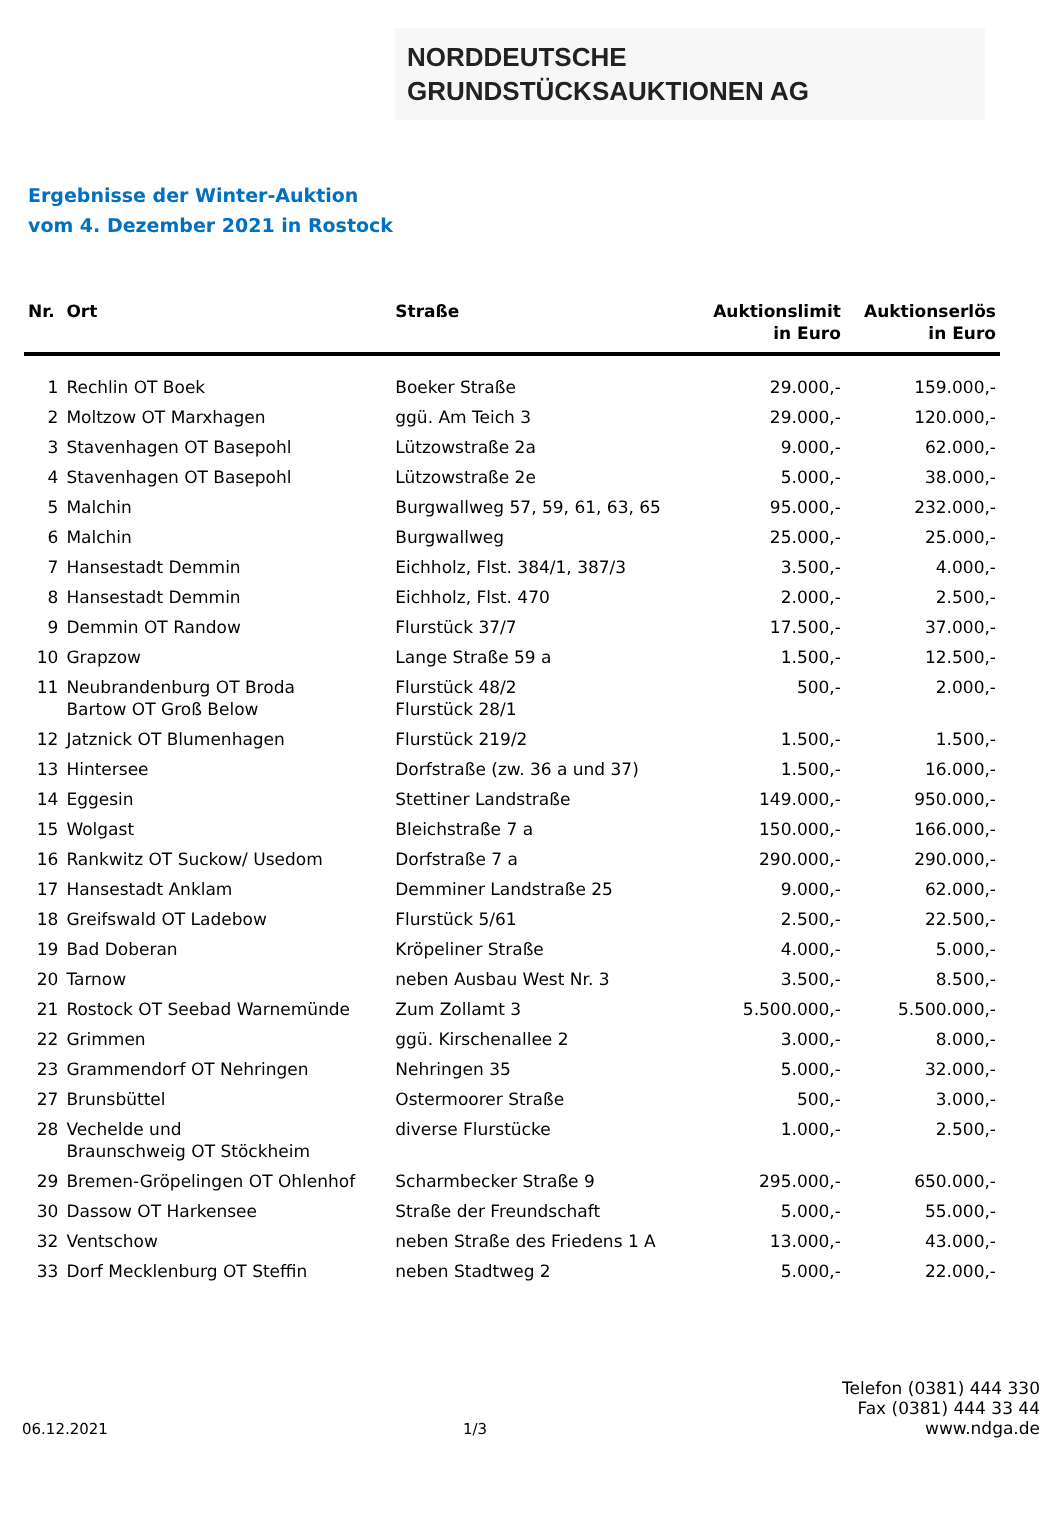NORDDEUTSCHE
GRUNDSTÜCKSAUKTIONEN AG
Ergebnisse der Winter-Auktion
vom 4. Dezember 2021 in Rostock
| Nr. | Ort | Straße | Auktionslimit in Euro | Auktionserlös in Euro |
| --- | --- | --- | --- | --- |
| 1 | Rechlin OT Boek | Boeker Straße | 29.000,- | 159.000,- |
| 2 | Moltzow OT Marxhagen | ggü. Am Teich 3 | 29.000,- | 120.000,- |
| 3 | Stavenhagen OT Basepohl | Lützowstraße 2a | 9.000,- | 62.000,- |
| 4 | Stavenhagen OT Basepohl | Lützowstraße 2e | 5.000,- | 38.000,- |
| 5 | Malchin | Burgwallweg 57, 59, 61, 63, 65 | 95.000,- | 232.000,- |
| 6 | Malchin | Burgwallweg | 25.000,- | 25.000,- |
| 7 | Hansestadt Demmin | Eichholz, Flst. 384/1, 387/3 | 3.500,- | 4.000,- |
| 8 | Hansestadt Demmin | Eichholz, Flst. 470 | 2.000,- | 2.500,- |
| 9 | Demmin OT Randow | Flurstück 37/7 | 17.500,- | 37.000,- |
| 10 | Grapzow | Lange Straße 59 a | 1.500,- | 12.500,- |
| 11 | Neubrandenburg OT Broda Bartow OT Groß Below | Flurstück 48/2 Flurstück 28/1 | 500,- | 2.000,- |
| 12 | Jatznick OT Blumenhagen | Flurstück 219/2 | 1.500,- | 1.500,- |
| 13 | Hintersee | Dorfstraße (zw. 36 a und 37) | 1.500,- | 16.000,- |
| 14 | Eggesin | Stettiner Landstraße | 149.000,- | 950.000,- |
| 15 | Wolgast | Bleichstraße 7 a | 150.000,- | 166.000,- |
| 16 | Rankwitz OT Suckow/ Usedom | Dorfstraße 7 a | 290.000,- | 290.000,- |
| 17 | Hansestadt Anklam | Demminer Landstraße 25 | 9.000,- | 62.000,- |
| 18 | Greifswald OT Ladebow | Flurstück 5/61 | 2.500,- | 22.500,- |
| 19 | Bad Doberan | Kröpeliner Straße | 4.000,- | 5.000,- |
| 20 | Tarnow | neben Ausbau West Nr. 3 | 3.500,- | 8.500,- |
| 21 | Rostock OT Seebad Warnemünde | Zum Zollamt 3 | 5.500.000,- | 5.500.000,- |
| 22 | Grimmen | ggü. Kirschenallee 2 | 3.000,- | 8.000,- |
| 23 | Grammendorf OT Nehringen | Nehringen 35 | 5.000,- | 32.000,- |
| 27 | Brunsbüttel | Ostermoorer Straße | 500,- | 3.000,- |
| 28 | Vechelde und Braunschweig OT Stöckheim | diverse Flurstücke | 1.000,- | 2.500,- |
| 29 | Bremen-Gröpelingen OT Ohlenhof | Scharmbecker Straße 9 | 295.000,- | 650.000,- |
| 30 | Dassow OT Harkensee | Straße der Freundschaft | 5.000,- | 55.000,- |
| 32 | Ventschow | neben Straße des Friedens 1 A | 13.000,- | 43.000,- |
| 33 | Dorf Mecklenburg OT Steffin | neben Stadtweg 2 | 5.000,- | 22.000,- |
06.12.2021 1/3 Telefon (0381) 444 330
Fax (0381) 444 33 44
www.ndga.de